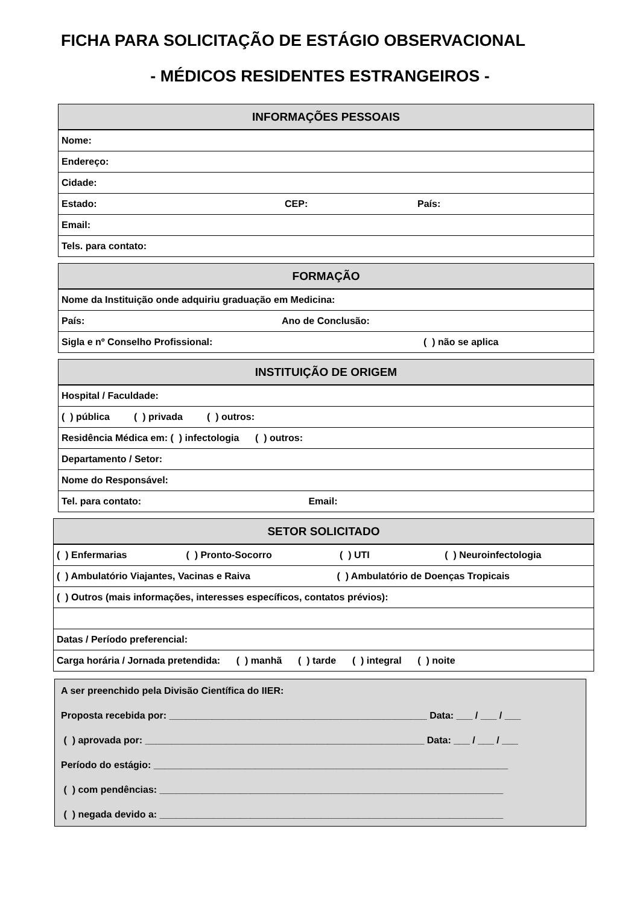FICHA PARA SOLICITAÇÃO DE ESTÁGIO OBSERVACIONAL
- MÉDICOS RESIDENTES ESTRANGEIROS -
| INFORMAÇÕES PESSOAIS | | |
| --- | --- | --- |
| Nome: | | |
| Endereço: | | |
| Cidade: | | |
| Estado: | CEP: | País: |
| Email: | | |
| Tels. para contato: | | |
| FORMAÇÃO | |
| --- | --- |
| Nome da Instituição onde adquiriu graduação em Medicina: | |
| País: | Ano de Conclusão: |
| Sigla e nº Conselho Profissional: | ( ) não se aplica |
| INSTITUIÇÃO DE ORIGEM |
| --- |
| Hospital / Faculdade: |
| ( ) pública ( ) privada ( ) outros: |
| Residência Médica em: ( ) infectologia ( ) outros: |
| Departamento / Setor: |
| Nome do Responsável: |
| Tel. para contato: Email: |
| SETOR SOLICITADO |
| --- |
| ( ) Enfermarias ( ) Pronto-Socorro ( ) UTI ( ) Neuroinfectologia |
| ( ) Ambulatório Viajantes, Vacinas e Raiva ( ) Ambulatório de Doenças Tropicais |
| ( ) Outros (mais informações, interesses específicos, contatos prévios): |
| Datas / Período preferencial: |
| Carga horária / Jornada pretendida: ( ) manhã ( ) tarde ( ) integral ( ) noite |
A ser preenchido pela Divisão Científica do IIER:
Proposta recebida por: ________________________________________________ Data: ___ / ___ / ___
( ) aprovada por: ____________________________________________________ Data: ___ / ___ / ___
Período do estágio: __________________________________________________________________
( ) com pendências: ________________________________________________________________
( ) negada devido a: ________________________________________________________________